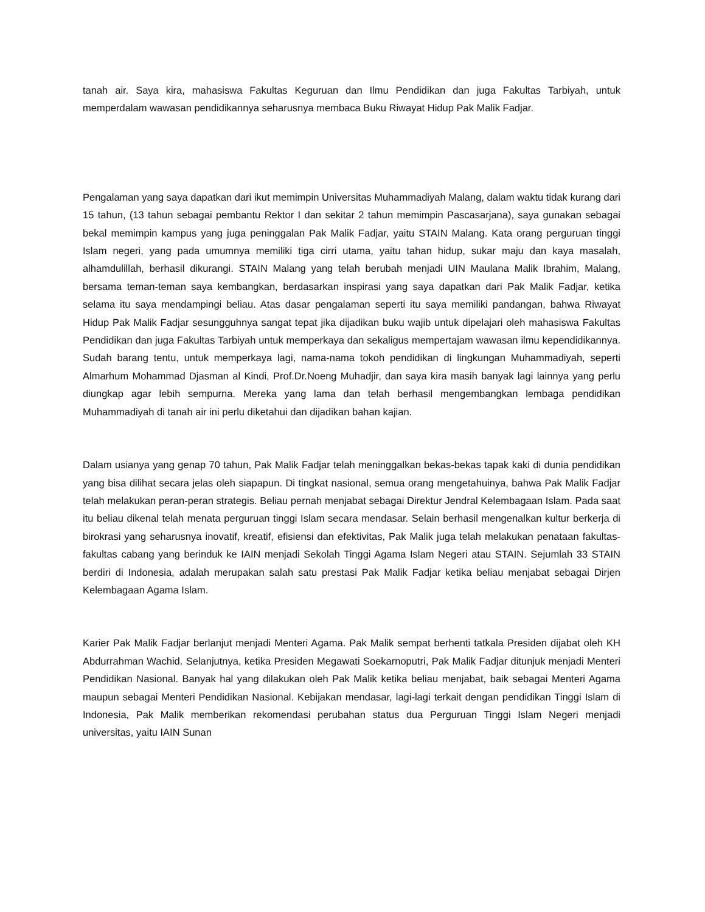tanah air. Saya kira, mahasiswa Fakultas Keguruan dan Ilmu Pendidikan dan juga Fakultas Tarbiyah, untuk memperdalam wawasan pendidikannya seharusnya membaca Buku Riwayat Hidup Pak Malik Fadjar.
Pengalaman yang saya dapatkan dari ikut memimpin Universitas Muhammadiyah Malang, dalam waktu tidak kurang dari 15 tahun, (13 tahun sebagai pembantu Rektor I dan sekitar 2 tahun memimpin Pascasarjana), saya gunakan sebagai bekal memimpin kampus yang juga peninggalan Pak Malik Fadjar, yaitu STAIN Malang. Kata orang perguruan tinggi Islam negeri, yang pada umumnya memiliki tiga cirri utama, yaitu tahan hidup, sukar maju dan kaya masalah, alhamdulillah, berhasil dikurangi. STAIN Malang yang telah berubah menjadi UIN Maulana Malik Ibrahim, Malang, bersama teman-teman saya kembangkan, berdasarkan inspirasi yang saya dapatkan dari Pak Malik Fadjar, ketika selama itu saya mendampingi beliau. Atas dasar pengalaman seperti itu saya memiliki pandangan, bahwa Riwayat Hidup Pak Malik Fadjar sesungguhnya sangat tepat jika dijadikan buku wajib untuk dipelajari oleh mahasiswa Fakultas Pendidikan dan juga Fakultas Tarbiyah untuk memperkaya dan sekaligus mempertajam wawasan ilmu kependidikannya. Sudah barang tentu, untuk memperkaya lagi, nama-nama tokoh pendidikan di lingkungan Muhammadiyah, seperti Almarhum Mohammad Djasman al Kindi, Prof.Dr.Noeng Muhadjir, dan saya kira masih banyak lagi lainnya yang perlu diungkap agar lebih sempurna. Mereka yang lama dan telah berhasil mengembangkan lembaga pendidikan Muhammadiyah di tanah air ini perlu diketahui dan dijadikan bahan kajian.
Dalam usianya yang genap 70 tahun, Pak Malik Fadjar telah meninggalkan bekas-bekas tapak kaki di dunia pendidikan yang bisa dilihat secara jelas oleh siapapun. Di tingkat nasional, semua orang mengetahuinya, bahwa Pak Malik Fadjar telah melakukan peran-peran strategis. Beliau pernah menjabat sebagai Direktur Jendral Kelembagaan Islam. Pada saat itu beliau dikenal telah menata perguruan tinggi Islam secara mendasar. Selain berhasil mengenalkan kultur berkerja di birokrasi yang seharusnya inovatif, kreatif, efisiensi dan efektivitas, Pak Malik juga telah melakukan penataan fakultas-fakultas cabang yang berinduk ke IAIN menjadi Sekolah Tinggi Agama Islam Negeri atau STAIN. Sejumlah 33 STAIN berdiri di Indonesia, adalah merupakan salah satu prestasi Pak Malik Fadjar ketika beliau menjabat sebagai Dirjen Kelembagaan Agama Islam.
Karier Pak Malik Fadjar berlanjut menjadi Menteri Agama. Pak Malik sempat berhenti tatkala Presiden dijabat oleh KH Abdurrahman Wachid. Selanjutnya, ketika Presiden Megawati Soekarnoputri, Pak Malik Fadjar ditunjuk menjadi Menteri Pendidikan Nasional. Banyak hal yang dilakukan oleh Pak Malik ketika beliau menjabat, baik sebagai Menteri Agama maupun sebagai Menteri Pendidikan Nasional. Kebijakan mendasar, lagi-lagi terkait dengan pendidikan Tinggi Islam di Indonesia, Pak Malik memberikan rekomendasi perubahan status dua Perguruan Tinggi Islam Negeri menjadi universitas, yaitu IAIN Sunan